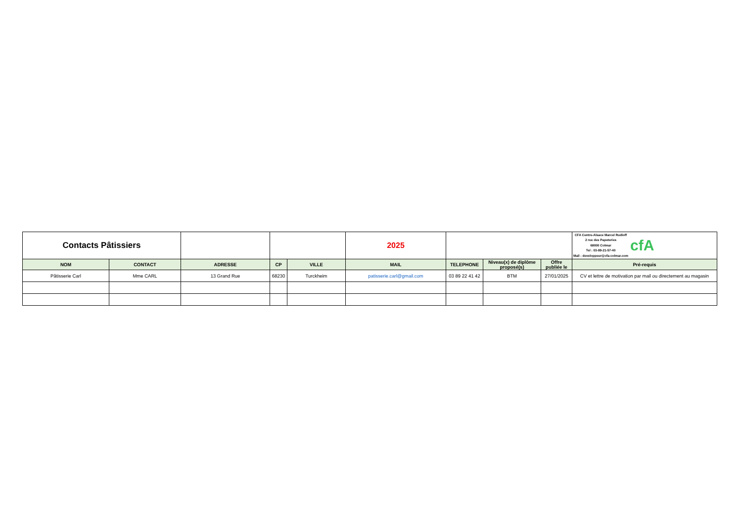| Contacts Pâtissiers | | | | | 2025 | | | | CFA Centre-Alsace Marcel Rudloff 2 rue des Papeteries 68000 Colmar Tel : 03-89-21-57-40 Mail : developpeur@cfa-colmar.com cfA |
| NOM | CONTACT | ADRESSE | CP | VILLE | MAIL | TELEPHONE | Niveau(x) de diplôme proposé(s) | Offre publiée le | Pré-requis |
| Pâtisserie Carl | Mme CARL | 13 Grand Rue | 68230 | Turckheim | patisserie.carl@gmail.com | 03 89 22 41 42 | BTM | 27/01/2025 | CV et lettre de motivation par mail ou directement au magasin |